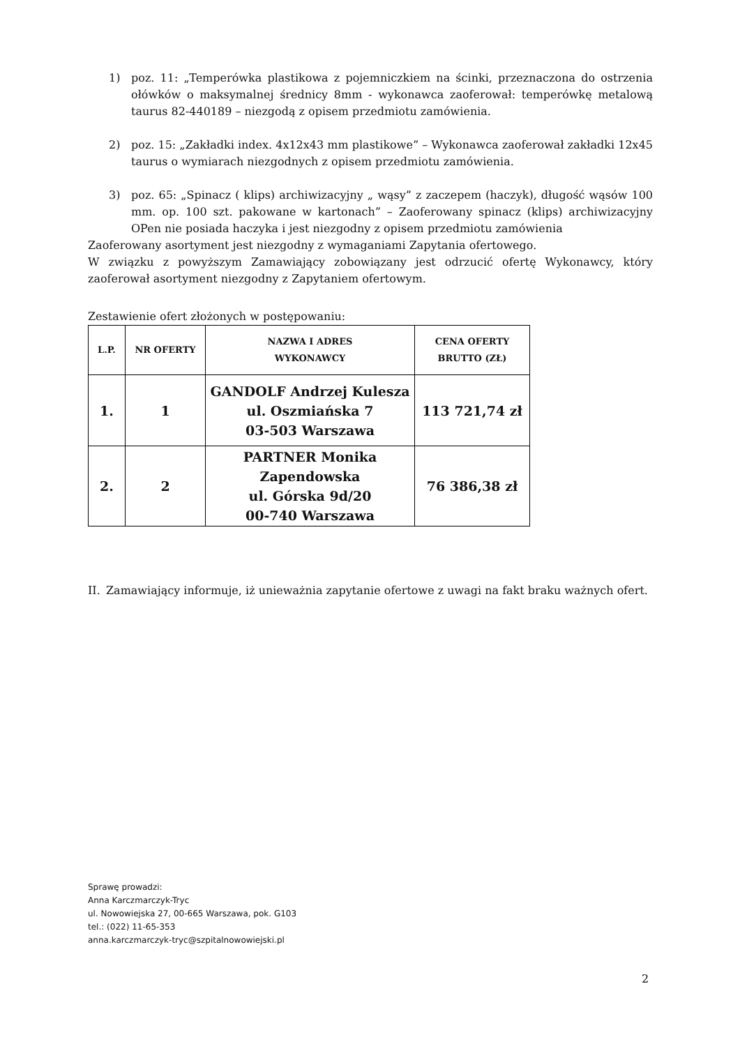1) poz. 11: „Temperówka plastikowa z pojemniczkiem na ścinki, przeznaczona do ostrzenia ołówków o maksymalnej średnicy 8mm - wykonawca zaoferował: temperówkę metalową taurus 82-440189 – niezgodą z opisem przedmiotu zamówienia.
2) poz. 15: „Zakładki index. 4x12x43 mm plastikowe” – Wykonawca zaoferował zakładki 12x45 taurus o wymiarach niezgodnych z opisem przedmiotu zamówienia.
3) poz. 65: „Spinacz ( klips) archiwizacyjny „ wąsy” z zaczepem (haczyk), długość wąsów 100 mm. op. 100 szt. pakowane w kartonach” – Zaoferowany spinacz (klips) archiwizacyjny OPen nie posiada haczyka i jest niezgodny z opisem przedmiotu zamówienia
Zaoferowany asortyment jest niezgodny z wymaganiami Zapytania ofertowego.
W związku z powyższym Zamawiający zobowiązany jest odrzucić ofertę Wykonawcy, który zaoferował asortyment niezgodny z Zapytaniem ofertowym.
Zestawienie ofert złożonych w postępowaniu:
| L.P. | NR OFERTY | NAZWA I ADRES WYKONAWCY | CENA OFERTY BRUTTO (ZŁ) |
| --- | --- | --- | --- |
| 1. | 1 | GANDOLF Andrzej Kulesza ul. Oszmiańska 7 03-503 Warszawa | 113 721,74 zł |
| 2. | 2 | PARTNER Monika Zapendowska ul. Górska 9d/20 00-740 Warszawa | 76 386,38 zł |
II. Zamawiający informuje, iż unieważnia zapytanie ofertowe z uwagi na fakt braku ważnych ofert.
Sprawę prowadzi:
Anna Karczmarczyk-Tryc
ul. Nowowiejska 27, 00-665 Warszawa, pok. G103
tel.: (022) 11-65-353
anna.karczmarczyk-tryc@szpitalnowowiejski.pl
2